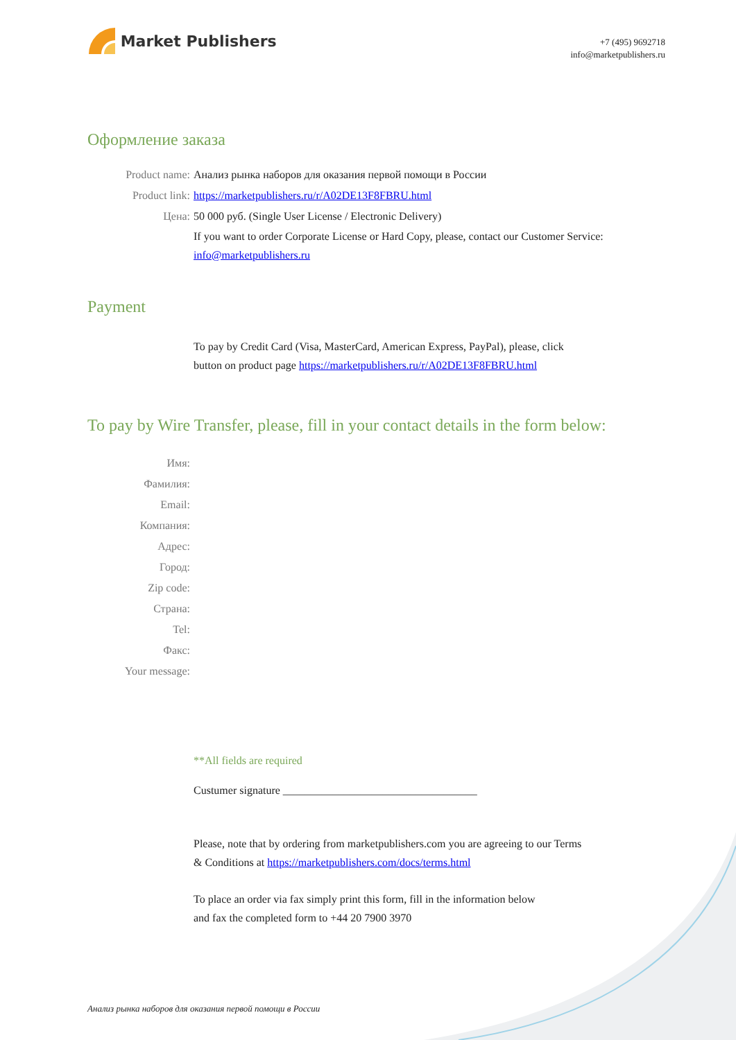Market Publishers
+7 (495) 9692718
info@marketpublishers.ru
Оформление заказа
Product name: Анализ рынка наборов для оказания первой помощи в России
Product link: https://marketpublishers.ru/r/A02DE13F8FBRU.html
Цена: 50 000 руб. (Single User License / Electronic Delivery)
If you want to order Corporate License or Hard Copy, please, contact our Customer Service:
info@marketpublishers.ru
Payment
To pay by Credit Card (Visa, MasterCard, American Express, PayPal), please, click
button on product page https://marketpublishers.ru/r/A02DE13F8FBRU.html
To pay by Wire Transfer, please, fill in your contact details in the form below:
Имя:
Фамилия:
Email:
Компания:
Адрес:
Город:
Zip code:
Страна:
Tel:
Факс:
Your message:
**All fields are required
Custumer signature ___________________________________
Please, note that by ordering from marketpublishers.com you are agreeing to our Terms
& Conditions at https://marketpublishers.com/docs/terms.html
To place an order via fax simply print this form, fill in the information below
and fax the completed form to +44 20 7900 3970
Анализ рынка наборов для оказания первой помощи в России